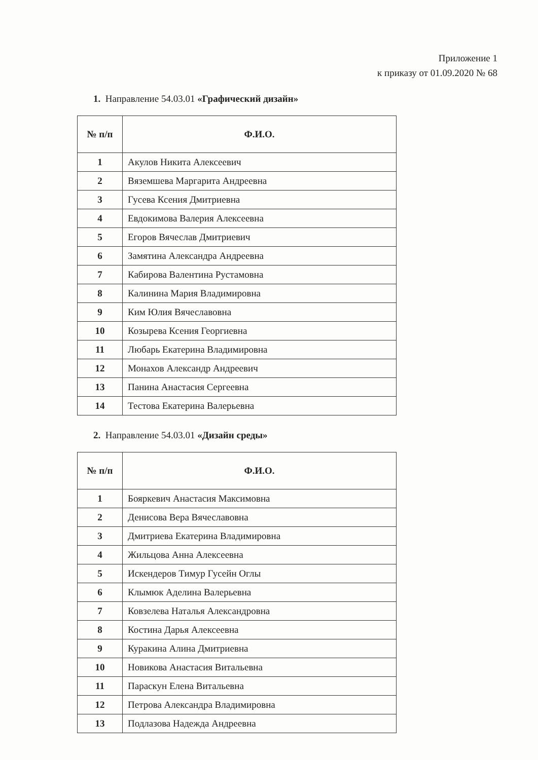Приложение 1
к приказу от 01.09.2020 № 68
1. Направление 54.03.01 «Графический дизайн»
| № п/п | Ф.И.О. |
| --- | --- |
| 1 | Акулов Никита Алексеевич |
| 2 | Вяземшева Маргарита Андреевна |
| 3 | Гусева Ксения Дмитриевна |
| 4 | Евдокимова Валерия Алексеевна |
| 5 | Егоров Вячеслав Дмитриевич |
| 6 | Замятина Александра Андреевна |
| 7 | Кабирова Валентина Рустамовна |
| 8 | Калинина Мария Владимировна |
| 9 | Ким Юлия Вячеславовна |
| 10 | Козырева Ксения Георгиевна |
| 11 | Любарь Екатерина Владимировна |
| 12 | Монахов Александр Андреевич |
| 13 | Панина Анастасия Сергеевна |
| 14 | Тестова Екатерина Валерьевна |
2. Направление 54.03.01 «Дизайн среды»
| № п/п | Ф.И.О. |
| --- | --- |
| 1 | Бояркевич Анастасия Максимовна |
| 2 | Денисова Вера Вячеславовна |
| 3 | Дмитриева Екатерина Владимировна |
| 4 | Жильцова Анна Алексеевна |
| 5 | Искендеров Тимур Гусейн Оглы |
| 6 | Клымюк Аделина Валерьевна |
| 7 | Ковзелева Наталья Александровна |
| 8 | Костина Дарья Алексеевна |
| 9 | Куракина Алина Дмитриевна |
| 10 | Новикова Анастасия Витальевна |
| 11 | Параскун Елена Витальевна |
| 12 | Петрова Александра Владимировна |
| 13 | Подлазова Надежда Андреевна |